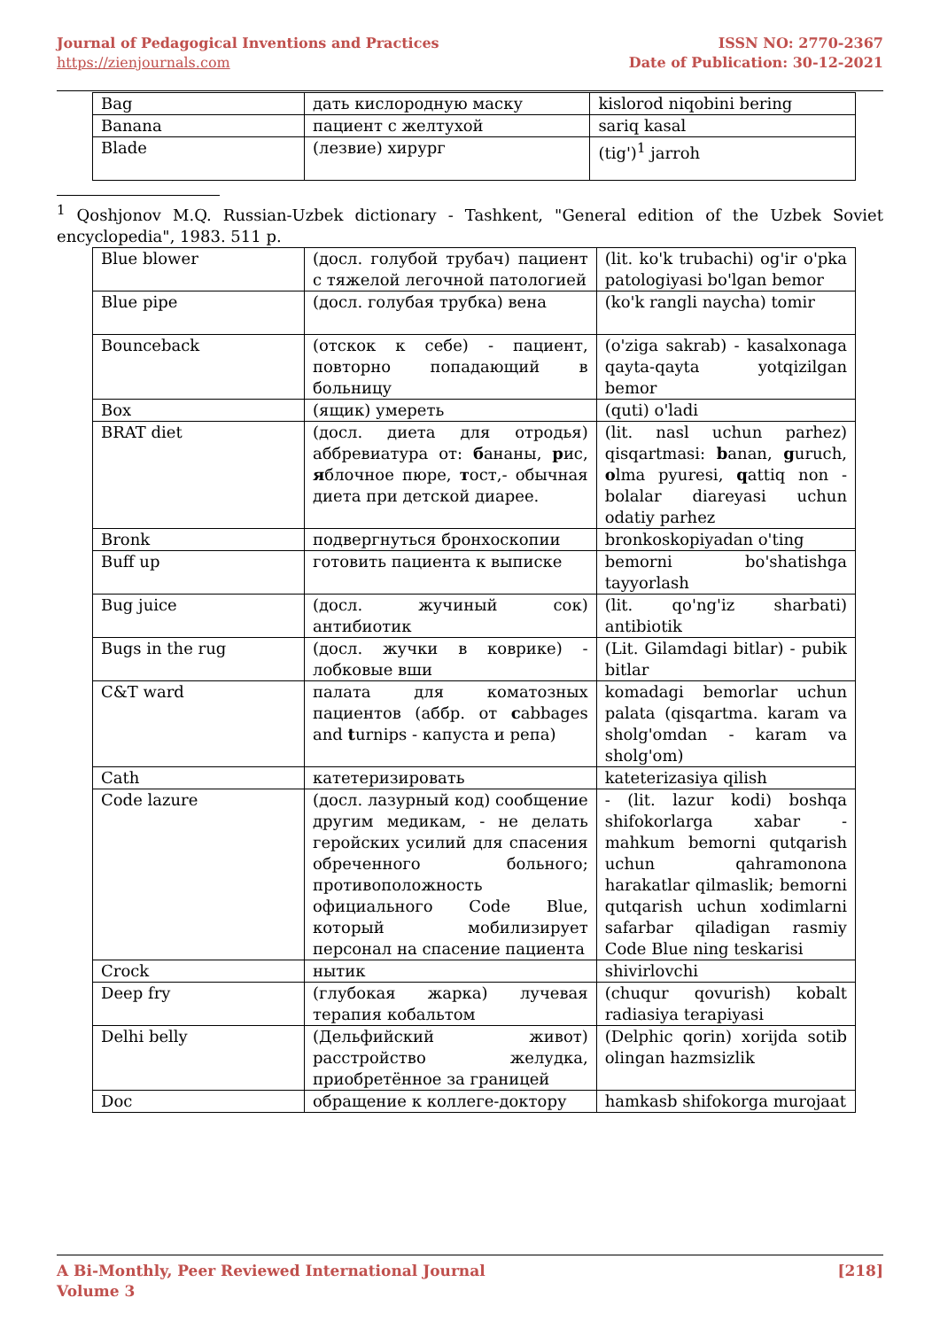Journal of Pedagogical Inventions and Practices
https://zienjournals.com
ISSN NO: 2770-2367
Date of Publication: 30-12-2021
| Bag | дать кислородную маску | kislorod niqobini bering |
| Banana | пациент с желтухой | sariq kasal |
| Blade | (лезвие) хирург | (tig')<sup>1</sup> jarroh |
<sup>1</sup> Qoshjonov M.Q. Russian-Uzbek dictionary - Tashkent, "General edition of the Uzbek Soviet encyclopedia", 1983. 511 p.
| Blue blower | (досл. голубой трубач) пациент с тяжелой легочной патологией | (lit. ko'k trubachi) og'ir o'pka patologiyasi bo'lgan bemor |
| Blue pipe | (досл. голубая трубка) вена | (ko'k rangli naycha) tomir |
| Bounceback | (отскок к себе) - пациент, повторно попадающий в больницу | (o'ziga sakrab) - kasalxonaga qayta-qayta yotqizilgan bemor |
| Box | (ящик) умереть | (quti) o'ladi |
| BRAT diet | (досл. диета для отродья) аббревиатура от: б ананы, р ис, я блочное пюре, т ост,- обычная диета при детской диарее. | (lit. nasl uchun parhez) qisqartmasi: b anan, g uruch, o lma pyuresi, q attiq non - bolalar diareyasi uchun odatiy parhez |
| Bronk | подвергнуться бронхоскопии | bronkoskopiyadan o'ting |
| Buff up | готовить пациента к выписке | bemorni bo'shatishga tayyorlash |
| Bug juice | (досл. жучиный сок) антибиотик | (lit. qo'ng'iz sharbati) antibiotik |
| Bugs in the rug | (досл. жучки в коврике) - лобковые вши | (Lit. Gilamdagi bitlar) - pubik bitlar |
| C&T ward | палата для коматозных пациентов (аббр. от c abbages and t urnips - капуста и репа) | komadagi bemorlar uchun palata (qisqartma. karam va sholg'omdan - karam va sholg'om) |
| Cath | катетеризировать | kateterizasiya qilish |
| Code lazure | (досл. лазурный код) сообщение другим медикам, - не делать геройских усилий для спасения обреченного больного; противоположность официального Code Blue, который мобилизирует персонал на спасение пациента | - (lit. lazur kodi) boshqa shifokorlarga xabar - mahkum bemorni qutqarish uchun qahramonona harakatlar qilmaslik; bemorni qutqarish uchun xodimlarni safarbar qiladigan rasmiy Code Blue ning teskarisi |
| Crock | нытик | shivirlovchi |
| Deep fry | (глубокая жарка) лучевая терапия кобальтом | (chuqur qovurish) kobalt radiasiya terapiyasi |
| Delhi belly | (Дельфийский живот) расстройство желудка, приобретённое за границей | (Delphic qorin) xorijda sotib olingan hazmsizlik |
| Doc | обращение к коллеге-доктору | hamkasb shifokorga murojaat |
A Bi-Monthly, Peer Reviewed International Journal
Volume 3
[218]